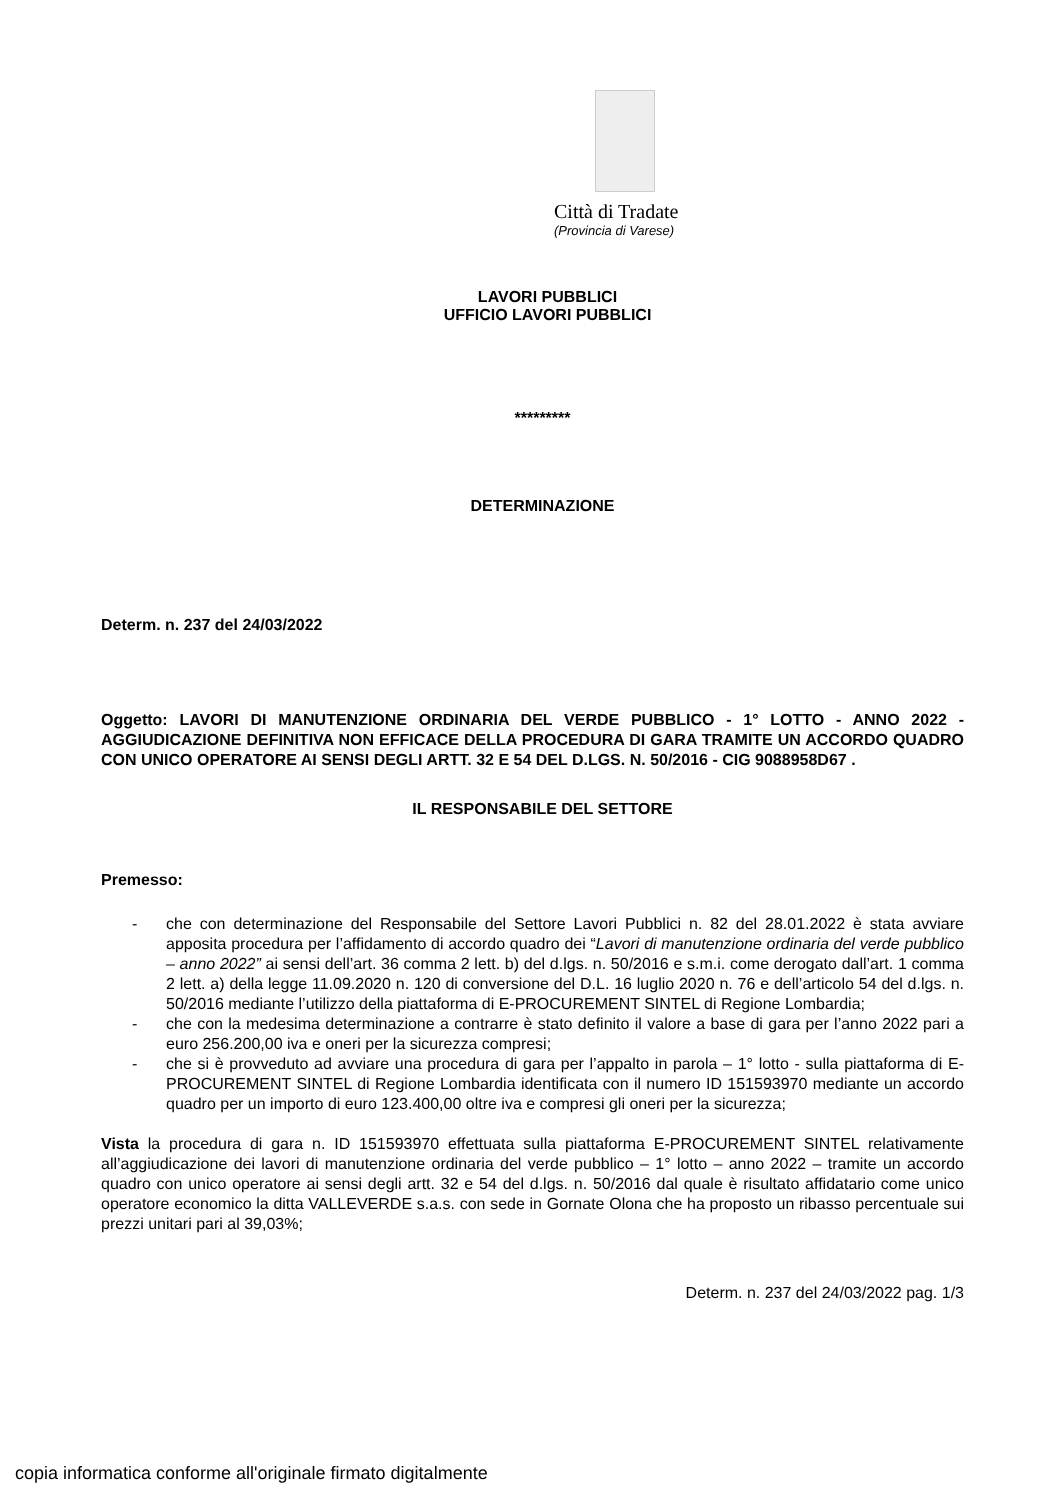Città di Tradate
(Provincia di Varese)
LAVORI PUBBLICI
UFFICIO LAVORI PUBBLICI
*********
DETERMINAZIONE
Determ. n. 237 del 24/03/2022
Oggetto: LAVORI DI MANUTENZIONE ORDINARIA DEL VERDE PUBBLICO - 1° LOTTO - ANNO 2022 - AGGIUDICAZIONE DEFINITIVA NON EFFICACE DELLA PROCEDURA DI GARA TRAMITE UN ACCORDO QUADRO CON UNICO OPERATORE AI SENSI DEGLI ARTT. 32 E 54 DEL D.LGS. N. 50/2016 - CIG 9088958D67 .
IL RESPONSABILE DEL SETTORE
Premesso:
- che con determinazione del Responsabile del Settore Lavori Pubblici n. 82 del 28.01.2022 è stata avviare apposita procedura per l’affidamento di accordo quadro dei “Lavori di manutenzione ordinaria del verde pubblico – anno 2022” ai sensi dell’art. 36 comma 2 lett. b) del d.lgs. n. 50/2016 e s.m.i. come derogato dall’art. 1 comma 2 lett. a) della legge 11.09.2020 n. 120 di conversione del D.L. 16 luglio 2020 n. 76 e dell’articolo 54 del d.lgs. n. 50/2016 mediante l’utilizzo della piattaforma di E-PROCUREMENT SINTEL di Regione Lombardia;
- che con la medesima determinazione a contrarre è stato definito il valore a base di gara per l’anno 2022 pari a euro 256.200,00 iva e oneri per la sicurezza compresi;
- che si è provveduto ad avviare una procedura di gara per l’appalto in parola – 1° lotto - sulla piattaforma di E-PROCUREMENT SINTEL di Regione Lombardia identificata con il numero ID 151593970 mediante un accordo quadro per un importo di euro 123.400,00 oltre iva e compresi gli oneri per la sicurezza;
Vista la procedura di gara n. ID 151593970 effettuata sulla piattaforma E-PROCUREMENT SINTEL relativamente all’aggiudicazione dei lavori di manutenzione ordinaria del verde pubblico – 1° lotto – anno 2022 – tramite un accordo quadro con unico operatore ai sensi degli artt. 32 e 54 del d.lgs. n. 50/2016 dal quale è risultato affidatario come unico operatore economico la ditta VALLEVERDE s.a.s. con sede in Gornate Olona che ha proposto un ribasso percentuale sui prezzi unitari pari al 39,03%;
Determ. n. 237 del 24/03/2022 pag. 1/3
copia informatica conforme all'originale firmato digitalmente